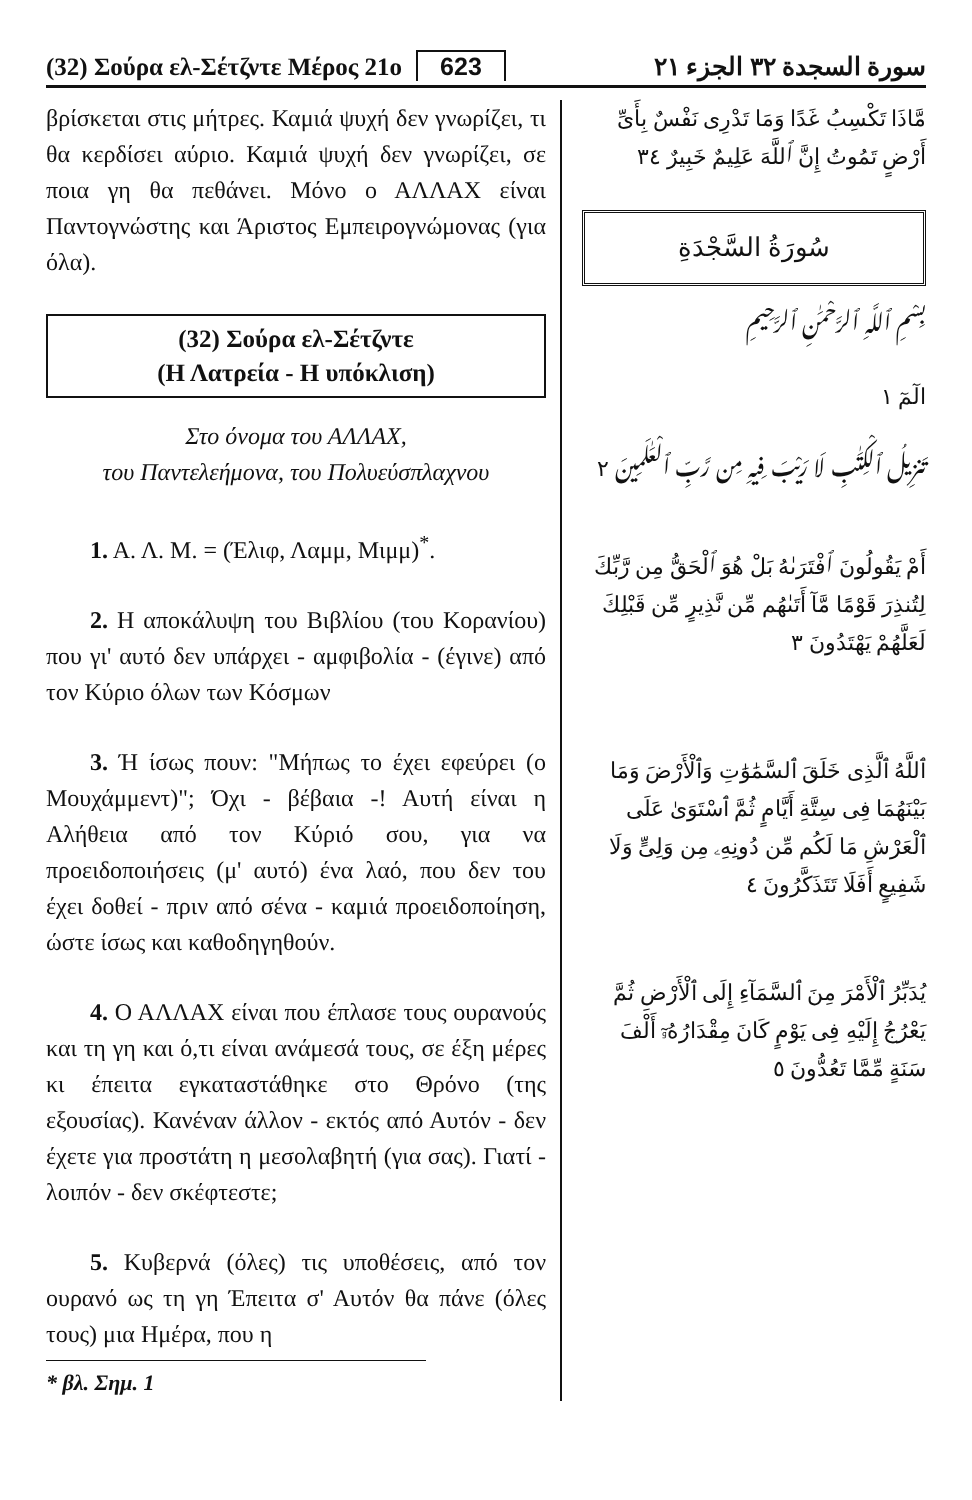(32) Σούρα ελ-Σέτζντε Μέρος 21ο 623 سورة السجدة ٣٢ الجزء ٢١
βρίσκεται στις μήτρες. Καμιά ψυχή δεν γνωρίζει, τι θα κερδίσει αύριο. Καμιά ψυχή δεν γνωρίζει, σε ποια γη θα πεθάνει. Μόνο ο ΑΛΛΑΧ είναι Παντογνώστης και Άριστος Εμπειρογνώμονας (για όλα).
(32) Σούρα ελ-Σέτζντε
(Η Λατρεία - Η υπόκλιση)
Στο όνομα του ΑΛΛΑΧ,
του Παντελεήμονα, του Πολυεύσπλαχνου
1. Α. Λ. Μ. = (Έλιφ, Λαμμ, Μιμμ)<sup>*</sup>.
2. Η αποκάλυψη του Βιβλίου (του Κορανίου) που γι' αυτό δεν υπάρχει - αμφιβολία - (έγινε) από τον Κύριο όλων των Κόσμων
3. Ή ίσως πουν: "Μήπως το έχει εφεύρει (ο Μουχάμμεντ)"; Όχι - βέβαια -! Αυτή είναι η Αλήθεια από τον Κύριό σου, για να προειδοποιήσεις (μ' αυτό) ένα λαό, που δεν του έχει δοθεί - πριν από σένα - καμιά προειδοποίηση, ώστε ίσως και καθοδηγηθούν.
4. Ο ΑΛΛΑΧ είναι που έπλασε τους ουρανούς και τη γη και ό,τι είναι ανάμεσά τους, σε έξη μέρες κι έπειτα εγκαταστάθηκε στο Θρόνο (της εξουσίας). Κανέναν άλλον - εκτός από Αυτόν - δεν έχετε για προστάτη η μεσολαβητή (για σας). Γιατί - λοιπόν - δεν σκέφτεστε;
5. Κυβερνά (όλες) τις υποθέσεις, από τον ουρανό ως τη γη Έπειτα σ' Αυτόν θα πάνε (όλες τους) μια Ημέρα, που η
* βλ. Σημ. 1
مَّاذَا تَكْسِبُ غَدًا وَمَا تَدْرِى نَفْسٌ بِأَىِّ أَرْضٍ تَمُوتُ إِنَّ ٱللَّهَ عَلِيمٌ خَبِيرٌ ٣٤
سُورَةُ السَّجْدَةِ
بِسْمِ ٱللَّهِ ٱلرَّحْمَٰنِ ٱلرَّحِيمِ
الٓمٓ ١
تَنزِيلُ ٱلْكِتَٰبِ لَا رَيْبَ فِيهِ مِن رَّبِّ ٱلْعَٰلَمِينَ ٢
أَمْ يَقُولُونَ ٱفْتَرَىٰهُ بَلْ هُوَ ٱلْحَقُّ مِن رَّبِّكَ لِتُنذِرَ قَوْمًا مَّآ أَتَىٰهُم مِّن نَّذِيرٍ مِّن قَبْلِكَ لَعَلَّهُمْ يَهْتَدُونَ ٣
ٱللَّهُ ٱلَّذِى خَلَقَ ٱلسَّمَٰوَٰتِ وَٱلْأَرْضَ وَمَا بَيْنَهُمَا فِى سِتَّةِ أَيَّامٍ ثُمَّ ٱسْتَوَىٰ عَلَى ٱلْعَرْشِ مَا لَكُم مِّن دُونِهِۦ مِن وَلِىٍّ وَلَا شَفِيعٍ أَفَلَا تَتَذَكَّرُونَ ٤
يُدَبِّرُ ٱلْأَمْرَ مِنَ ٱلسَّمَآءِ إِلَى ٱلْأَرْضِ ثُمَّ يَعْرُجُ إِلَيْهِ فِى يَوْمٍ كَانَ مِقْدَارُهُۥٓ أَلْفَ سَنَةٍ مِّمَّا تَعُدُّونَ ٥